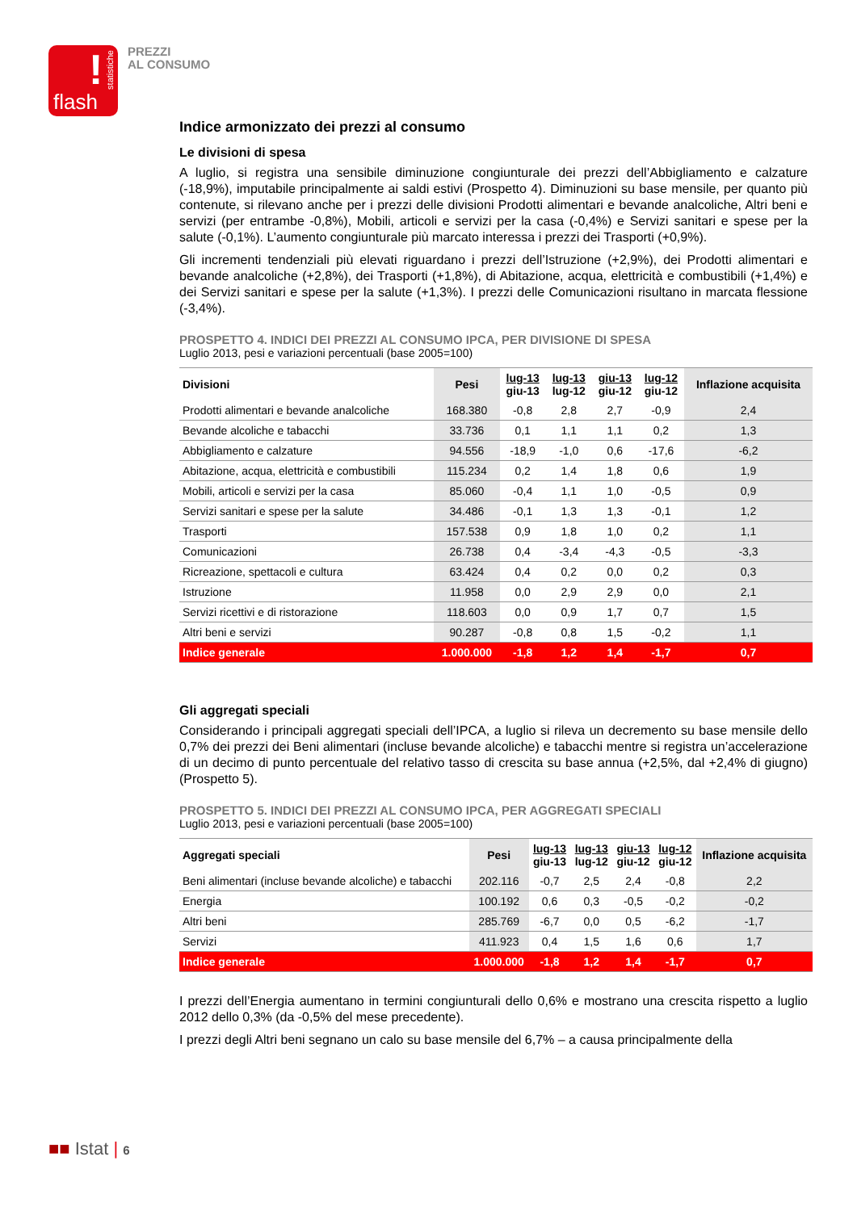!
statistiche
flash
PREZZI
AL CONSUMO
Indice armonizzato dei prezzi al consumo
Le divisioni di spesa
A luglio, si registra una sensibile diminuzione congiunturale dei prezzi dell’Abbigliamento e calzature (-18,9%), imputabile principalmente ai saldi estivi (Prospetto 4). Diminuzioni su base mensile, per quanto più contenute, si rilevano anche per i prezzi delle divisioni Prodotti alimentari e bevande analcoliche, Altri beni e servizi (per entrambe -0,8%), Mobili, articoli e servizi per la casa (-0,4%) e Servizi sanitari e spese per la salute (-0,1%). L’aumento congiunturale più marcato interessa i prezzi dei Trasporti (+0,9%).
Gli incrementi tendenziali più elevati riguardano i prezzi dell’Istruzione (+2,9%), dei Prodotti alimentari e bevande analcoliche (+2,8%), dei Trasporti (+1,8%), di Abitazione, acqua, elettricità e combustibili (+1,4%) e dei Servizi sanitari e spese per la salute (+1,3%). I prezzi delle Comunicazioni risultano in marcata flessione (-3,4%).
PROSPETTO 4. INDICI DEI PREZZI AL CONSUMO IPCA, PER DIVISIONE DI SPESA
Luglio 2013, pesi e variazioni percentuali (base 2005=100)
| Divisioni | Pesi | lug-13 giu-13 | lug-13 lug-12 | giu-13 giu-12 | lug-12 giu-12 | Inflazione acquisita |
| --- | --- | --- | --- | --- | --- | --- |
| Prodotti alimentari e bevande analcoliche | 168.380 | -0,8 | 2,8 | 2,7 | -0,9 | 2,4 |
| Bevande alcoliche e tabacchi | 33.736 | 0,1 | 1,1 | 1,1 | 0,2 | 1,3 |
| Abbigliamento e calzature | 94.556 | -18,9 | -1,0 | 0,6 | -17,6 | -6,2 |
| Abitazione, acqua, elettricità e combustibili | 115.234 | 0,2 | 1,4 | 1,8 | 0,6 | 1,9 |
| Mobili, articoli e servizi per la casa | 85.060 | -0,4 | 1,1 | 1,0 | -0,5 | 0,9 |
| Servizi sanitari e spese per la salute | 34.486 | -0,1 | 1,3 | 1,3 | -0,1 | 1,2 |
| Trasporti | 157.538 | 0,9 | 1,8 | 1,0 | 0,2 | 1,1 |
| Comunicazioni | 26.738 | 0,4 | -3,4 | -4,3 | -0,5 | -3,3 |
| Ricreazione, spettacoli e cultura | 63.424 | 0,4 | 0,2 | 0,0 | 0,2 | 0,3 |
| Istruzione | 11.958 | 0,0 | 2,9 | 2,9 | 0,0 | 2,1 |
| Servizi ricettivi e di ristorazione | 118.603 | 0,0 | 0,9 | 1,7 | 0,7 | 1,5 |
| Altri beni e servizi | 90.287 | -0,8 | 0,8 | 1,5 | -0,2 | 1,1 |
| Indice generale | 1.000.000 | -1,8 | 1,2 | 1,4 | -1,7 | 0,7 |
Gli aggregati speciali
Considerando i principali aggregati speciali dell’IPCA, a luglio si rileva un decremento su base mensile dello 0,7% dei prezzi dei Beni alimentari (incluse bevande alcoliche) e tabacchi mentre si registra un’accelerazione di un decimo di punto percentuale del relativo tasso di crescita su base annua (+2,5%, dal +2,4% di giugno) (Prospetto 5).
PROSPETTO 5. INDICI DEI PREZZI AL CONSUMO IPCA, PER AGGREGATI SPECIALI
Luglio 2013, pesi e variazioni percentuali (base 2005=100)
| Aggregati speciali | Pesi | lug-13 giu-13 | lug-13 lug-12 | giu-13 giu-12 | lug-12 giu-12 | Inflazione acquisita |
| --- | --- | --- | --- | --- | --- | --- |
| Beni alimentari (incluse bevande alcoliche) e tabacchi | 202.116 | -0,7 | 2,5 | 2,4 | -0,8 | 2,2 |
| Energia | 100.192 | 0,6 | 0,3 | -0,5 | -0,2 | -0,2 |
| Altri beni | 285.769 | -6,7 | 0,0 | 0,5 | -6,2 | -1,7 |
| Servizi | 411.923 | 0,4 | 1,5 | 1,6 | 0,6 | 1,7 |
| Indice generale | 1.000.000 | -1,8 | 1,2 | 1,4 | -1,7 | 0,7 |
I prezzi dell’Energia aumentano in termini congiunturali dello 0,6% e mostrano una crescita rispetto a luglio 2012 dello 0,3% (da -0,5% del mese precedente).
I prezzi degli Altri beni segnano un calo su base mensile del 6,7% – a causa principalmente della
■■ Istat | 6